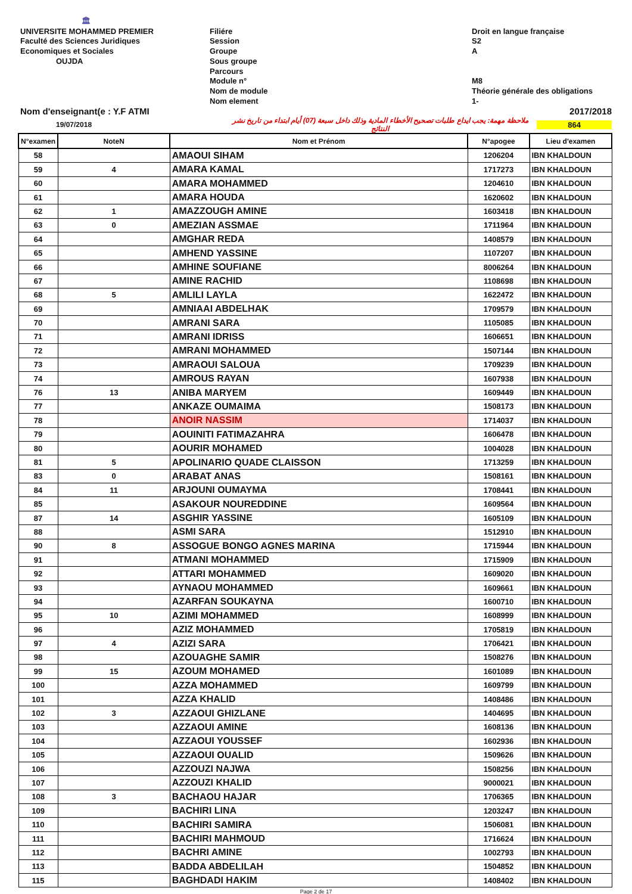🏛
UNIVERSITE MOHAMMED PREMIER
Faculté des Sciences Juridiques
Economiques et Sociales
OUJDA
Filiére
Session
Groupe
Sous groupe
Parcours
Module n°
Nom de module
Nom element
Droit en langue française
S2
A
M8
Théorie générale des obligations
1-
Nom d'enseignant(e : Y.F ATMI 2017/2018
19/07/2018 ملاحظة مهمة: يجب ايداع طلبات تصحيح الأخطاء المادية وذلك داخل سبعة (07) أيام ابتداء من تاريخ نشر النتائج 864
| N°examen | NoteN | Nom et Prénom | N°apogee | Lieu d'examen |
| --- | --- | --- | --- | --- |
| 58 | | AMAOUI SIHAM | 1206204 | IBN KHALDOUN |
| 59 | 4 | AMARA KAMAL | 1717273 | IBN KHALDOUN |
| 60 | | AMARA MOHAMMED | 1204610 | IBN KHALDOUN |
| 61 | | AMARA HOUDA | 1620602 | IBN KHALDOUN |
| 62 | 1 | AMAZZOUGH AMINE | 1603418 | IBN KHALDOUN |
| 63 | 0 | AMEZIAN ASSMAE | 1711964 | IBN KHALDOUN |
| 64 | | AMGHAR REDA | 1408579 | IBN KHALDOUN |
| 65 | | AMHEND YASSINE | 1107207 | IBN KHALDOUN |
| 66 | | AMHINE SOUFIANE | 8006264 | IBN KHALDOUN |
| 67 | | AMINE RACHID | 1108698 | IBN KHALDOUN |
| 68 | 5 | AMLILI LAYLA | 1622472 | IBN KHALDOUN |
| 69 | | AMNIAAI ABDELHAK | 1709579 | IBN KHALDOUN |
| 70 | | AMRANI SARA | 1105085 | IBN KHALDOUN |
| 71 | | AMRANI IDRISS | 1606651 | IBN KHALDOUN |
| 72 | | AMRANI MOHAMMED | 1507144 | IBN KHALDOUN |
| 73 | | AMRAOUI SALOUA | 1709239 | IBN KHALDOUN |
| 74 | | AMROUS RAYAN | 1607938 | IBN KHALDOUN |
| 76 | 13 | ANIBA MARYEM | 1609449 | IBN KHALDOUN |
| 77 | | ANKAZE OUMAIMA | 1508173 | IBN KHALDOUN |
| 78 | | ANOIR NASSIM | 1714037 | IBN KHALDOUN |
| 79 | | AOUINITI FATIMAZAHRA | 1606478 | IBN KHALDOUN |
| 80 | | AOURIR MOHAMED | 1004028 | IBN KHALDOUN |
| 81 | 5 | APOLINARIO QUADE CLAISSON | 1713259 | IBN KHALDOUN |
| 83 | 0 | ARABAT ANAS | 1508161 | IBN KHALDOUN |
| 84 | 11 | ARJOUNI OUMAYMA | 1708441 | IBN KHALDOUN |
| 85 | | ASAKOUR NOUREDDINE | 1609564 | IBN KHALDOUN |
| 87 | 14 | ASGHIR YASSINE | 1605109 | IBN KHALDOUN |
| 88 | | ASMI SARA | 1512910 | IBN KHALDOUN |
| 90 | 8 | ASSOGUE BONGO AGNES MARINA | 1715944 | IBN KHALDOUN |
| 91 | | ATMANI MOHAMMED | 1715909 | IBN KHALDOUN |
| 92 | | ATTARI MOHAMMED | 1609020 | IBN KHALDOUN |
| 93 | | AYNAOU MOHAMMED | 1609661 | IBN KHALDOUN |
| 94 | | AZARFAN SOUKAYNA | 1600710 | IBN KHALDOUN |
| 95 | 10 | AZIMI MOHAMMED | 1608999 | IBN KHALDOUN |
| 96 | | AZIZ MOHAMMED | 1705819 | IBN KHALDOUN |
| 97 | 4 | AZIZI SARA | 1706421 | IBN KHALDOUN |
| 98 | | AZOUAGHE SAMIR | 1508276 | IBN KHALDOUN |
| 99 | 15 | AZOUM MOHAMED | 1601089 | IBN KHALDOUN |
| 100 | | AZZA MOHAMMED | 1609799 | IBN KHALDOUN |
| 101 | | AZZA KHALID | 1408486 | IBN KHALDOUN |
| 102 | 3 | AZZAOUI GHIZLANE | 1404695 | IBN KHALDOUN |
| 103 | | AZZAOUI AMINE | 1608136 | IBN KHALDOUN |
| 104 | | AZZAOUI YOUSSEF | 1602936 | IBN KHALDOUN |
| 105 | | AZZAOUI OUALID | 1509626 | IBN KHALDOUN |
| 106 | | AZZOUZI NAJWA | 1508256 | IBN KHALDOUN |
| 107 | | AZZOUZI KHALID | 9000021 | IBN KHALDOUN |
| 108 | 3 | BACHAOU HAJAR | 1706365 | IBN KHALDOUN |
| 109 | | BACHIRI LINA | 1203247 | IBN KHALDOUN |
| 110 | | BACHIRI SAMIRA | 1506081 | IBN KHALDOUN |
| 111 | | BACHIRI MAHMOUD | 1716624 | IBN KHALDOUN |
| 112 | | BACHRI AMINE | 1002793 | IBN KHALDOUN |
| 113 | | BADDA ABDELILAH | 1504852 | IBN KHALDOUN |
| 115 | | BAGHDADI HAKIM | 1408402 | IBN KHALDOUN |
Page 2 de 17